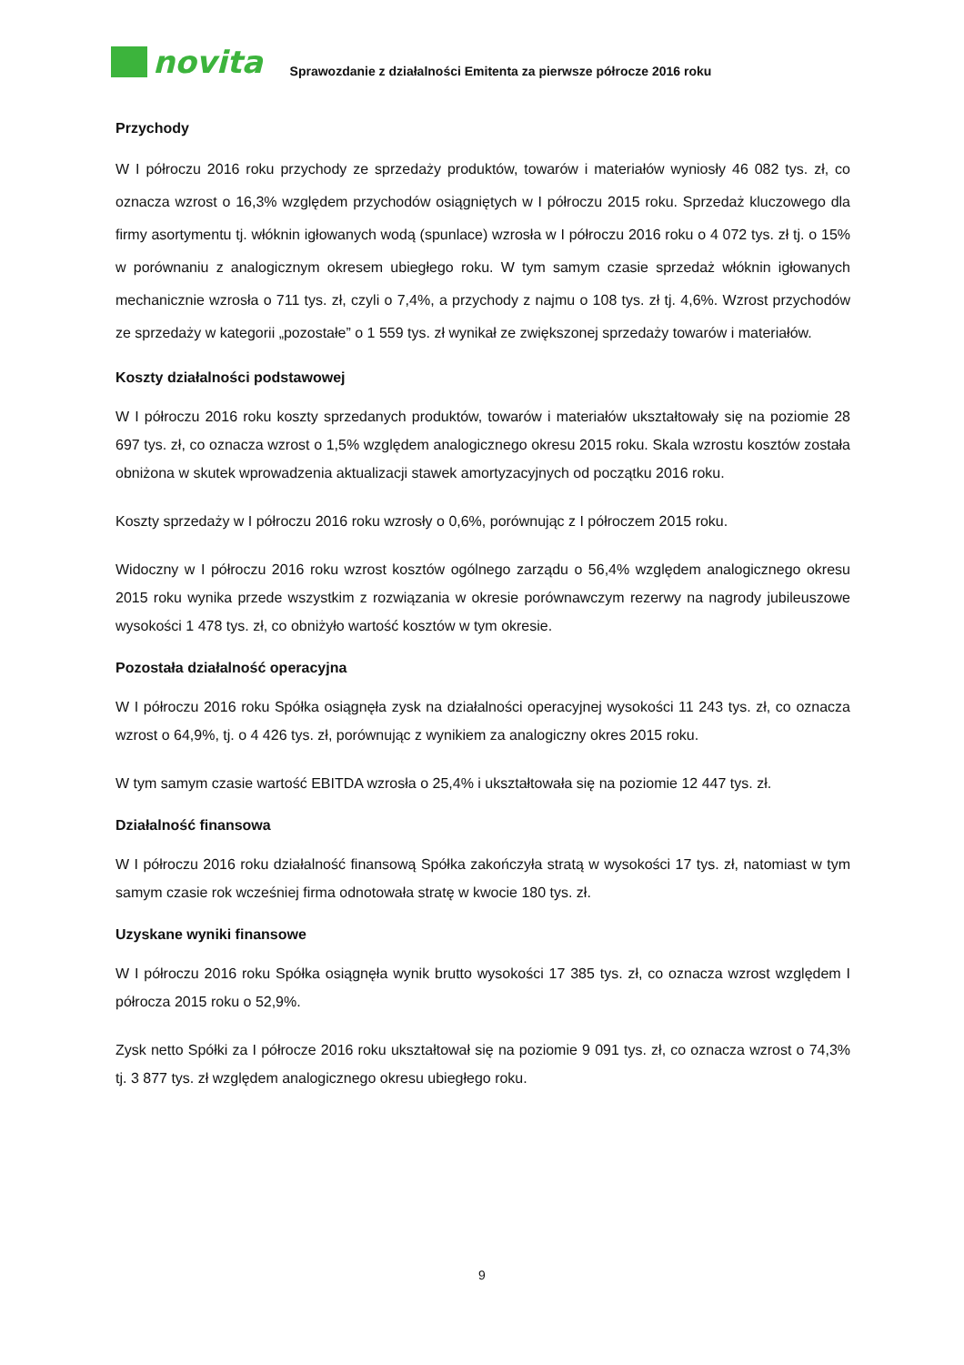novita
Sprawozdanie z działalności Emitenta za pierwsze półrocze 2016 roku
Przychody
W I półroczu 2016 roku przychody ze sprzedaży produktów, towarów i materiałów wyniosły 46 082 tys. zł, co oznacza wzrost o 16,3% względem przychodów osiągniętych w I półroczu 2015 roku. Sprzedaż kluczowego dla firmy asortymentu tj. włóknin igłowanych wodą (spunlace) wzrosła w I półroczu 2016 roku o 4 072 tys. zł tj. o 15% w porównaniu z analogicznym okresem ubiegłego roku. W tym samym czasie sprzedaż włóknin igłowanych mechanicznie wzrosła o 711 tys. zł, czyli o 7,4%, a przychody z najmu o 108 tys. zł tj. 4,6%. Wzrost przychodów ze sprzedaży w kategorii „pozostałe” o 1 559 tys. zł wynikał ze zwiększonej sprzedaży towarów i materiałów.
Koszty działalności podstawowej
W I półroczu 2016 roku koszty sprzedanych produktów, towarów i materiałów ukształtowały się na poziomie 28 697 tys. zł, co oznacza wzrost o 1,5% względem analogicznego okresu 2015 roku. Skala wzrostu kosztów została obniżona w skutek wprowadzenia aktualizacji stawek amortyzacyjnych od początku 2016 roku.
Koszty sprzedaży w I półroczu 2016 roku wzrosły o 0,6%, porównując z I półroczem 2015 roku.
Widoczny w I półroczu 2016 roku wzrost kosztów ogólnego zarządu o 56,4% względem analogicznego okresu 2015 roku wynika przede wszystkim z rozwiązania w okresie porównawczym rezerwy na nagrody jubileuszowe wysokości 1 478 tys. zł, co obniżyło wartość kosztów w tym okresie.
Pozostała działalność operacyjna
W I półroczu 2016 roku Spółka osiągnęła zysk na działalności operacyjnej wysokości 11 243 tys. zł, co oznacza wzrost o 64,9%, tj. o 4 426 tys. zł, porównując z wynikiem za analogiczny okres 2015 roku.
W tym samym czasie wartość EBITDA wzrosła o 25,4% i ukształtowała się na poziomie 12 447 tys. zł.
Działalność finansowa
W I półroczu 2016 roku działalność finansową Spółka zakończyła stratą w wysokości 17 tys. zł, natomiast w tym samym czasie rok wcześniej firma odnotowała stratę w kwocie 180 tys. zł.
Uzyskane wyniki finansowe
W I półroczu 2016 roku Spółka osiągnęła wynik brutto wysokości 17 385 tys. zł, co oznacza wzrost względem I półrocza 2015 roku o 52,9%.
Zysk netto Spółki za I półrocze 2016 roku ukształtował się na poziomie 9 091 tys. zł, co oznacza wzrost o 74,3% tj. 3 877 tys. zł względem analogicznego okresu ubiegłego roku.
9